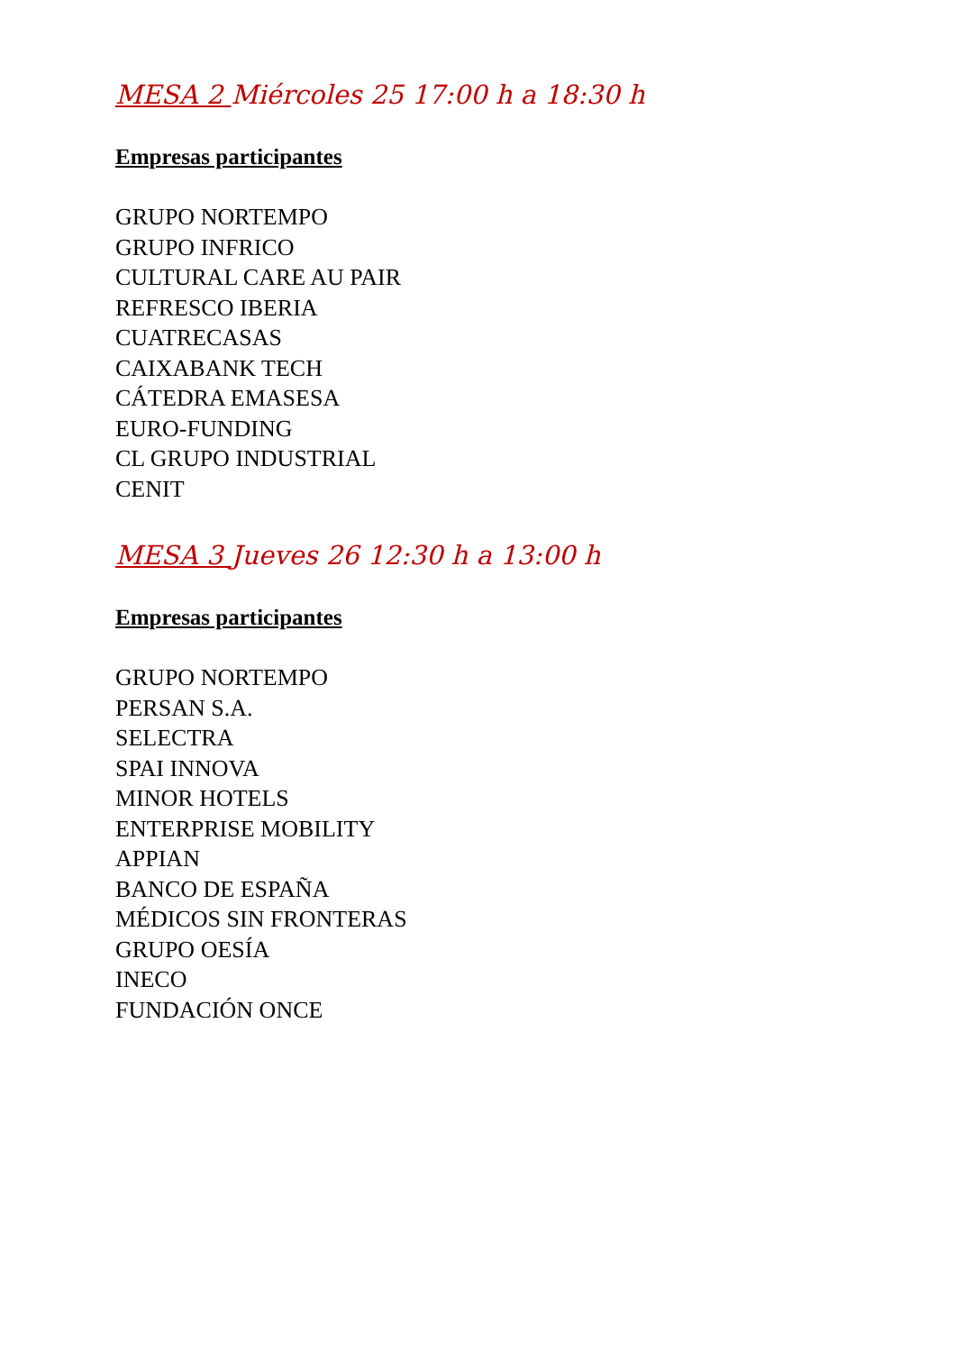MESA 2 Miércoles 25 17:00 h a 18:30 h
Empresas participantes
GRUPO NORTEMPO
GRUPO INFRICO
CULTURAL CARE AU PAIR
REFRESCO IBERIA
CUATRECASAS
CAIXABANK TECH
CÁTEDRA EMASESA
EURO-FUNDING
CL GRUPO INDUSTRIAL
CENIT
MESA 3 Jueves 26 12:30 h a 13:00 h
Empresas participantes
GRUPO NORTEMPO
PERSAN S.A.
SELECTRA
SPAI INNOVA
MINOR HOTELS
ENTERPRISE MOBILITY
APPIAN
BANCO DE ESPAÑA
MÉDICOS SIN FRONTERAS
GRUPO OESÍA
INECO
FUNDACIÓN ONCE